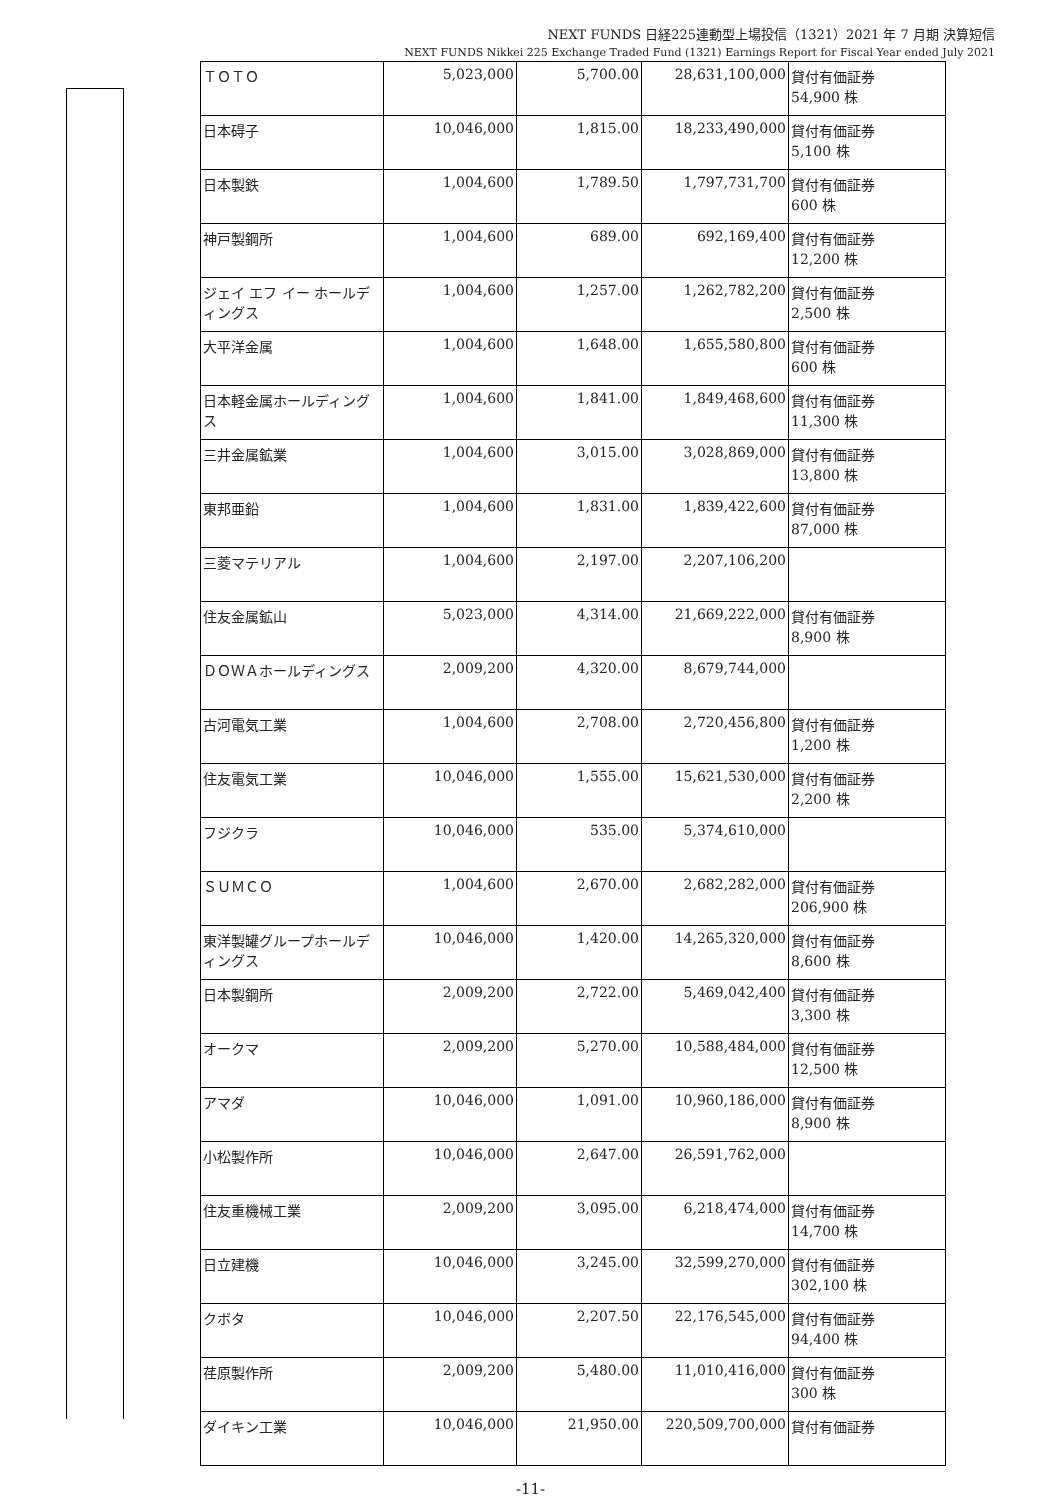NEXT FUNDS 日経225連動型上場投信（1321）2021 年 7 月期 決算短信
NEXT FUNDS Nikkei 225 Exchange Traded Fund (1321) Earnings Report for Fiscal Year ended July 2021
| ＴＯＴＯ | 5,023,000 | 5,700.00 | 28,631,100,000 | 貸付有価証券 54,900 株 |
| 日本碍子 | 10,046,000 | 1,815.00 | 18,233,490,000 | 貸付有価証券 5,100 株 |
| 日本製鉄 | 1,004,600 | 1,789.50 | 1,797,731,700 | 貸付有価証券 600 株 |
| 神戸製鋼所 | 1,004,600 | 689.00 | 692,169,400 | 貸付有価証券 12,200 株 |
| ジェイ エフ イー ホールディングス | 1,004,600 | 1,257.00 | 1,262,782,200 | 貸付有価証券 2,500 株 |
| 大平洋金属 | 1,004,600 | 1,648.00 | 1,655,580,800 | 貸付有価証券 600 株 |
| 日本軽金属ホールディングス | 1,004,600 | 1,841.00 | 1,849,468,600 | 貸付有価証券 11,300 株 |
| 三井金属鉱業 | 1,004,600 | 3,015.00 | 3,028,869,000 | 貸付有価証券 13,800 株 |
| 東邦亜鉛 | 1,004,600 | 1,831.00 | 1,839,422,600 | 貸付有価証券 87,000 株 |
| 三菱マテリアル | 1,004,600 | 2,197.00 | 2,207,106,200 | |
| 住友金属鉱山 | 5,023,000 | 4,314.00 | 21,669,222,000 | 貸付有価証券 8,900 株 |
| ＤＯＷＡホールディングス | 2,009,200 | 4,320.00 | 8,679,744,000 | |
| 古河電気工業 | 1,004,600 | 2,708.00 | 2,720,456,800 | 貸付有価証券 1,200 株 |
| 住友電気工業 | 10,046,000 | 1,555.00 | 15,621,530,000 | 貸付有価証券 2,200 株 |
| フジクラ | 10,046,000 | 535.00 | 5,374,610,000 | |
| ＳＵＭＣＯ | 1,004,600 | 2,670.00 | 2,682,282,000 | 貸付有価証券 206,900 株 |
| 東洋製罐グループホールディングス | 10,046,000 | 1,420.00 | 14,265,320,000 | 貸付有価証券 8,600 株 |
| 日本製鋼所 | 2,009,200 | 2,722.00 | 5,469,042,400 | 貸付有価証券 3,300 株 |
| オークマ | 2,009,200 | 5,270.00 | 10,588,484,000 | 貸付有価証券 12,500 株 |
| アマダ | 10,046,000 | 1,091.00 | 10,960,186,000 | 貸付有価証券 8,900 株 |
| 小松製作所 | 10,046,000 | 2,647.00 | 26,591,762,000 | |
| 住友重機械工業 | 2,009,200 | 3,095.00 | 6,218,474,000 | 貸付有価証券 14,700 株 |
| 日立建機 | 10,046,000 | 3,245.00 | 32,599,270,000 | 貸付有価証券 302,100 株 |
| クボタ | 10,046,000 | 2,207.50 | 22,176,545,000 | 貸付有価証券 94,400 株 |
| 荏原製作所 | 2,009,200 | 5,480.00 | 11,010,416,000 | 貸付有価証券 300 株 |
| ダイキン工業 | 10,046,000 | 21,950.00 | 220,509,700,000 | 貸付有価証券 |
-11-